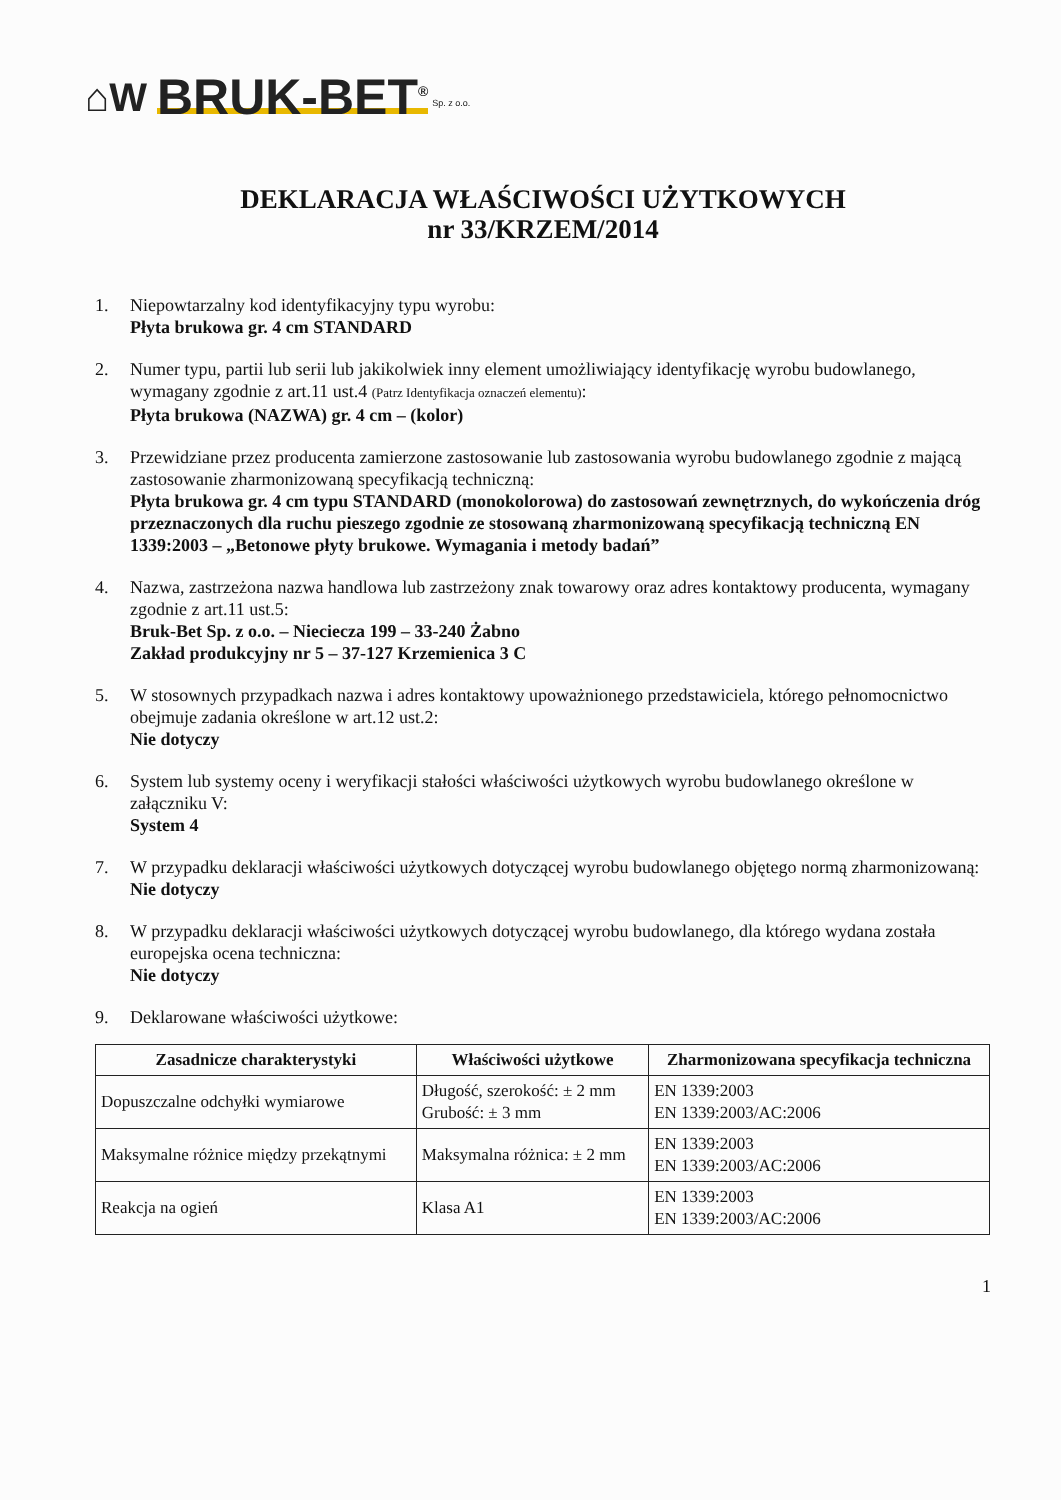⌂W BRUK-BET<sup>®</sup> Sp. z o.o.
DEKLARACJA WŁAŚCIWOŚCI UŻYTKOWYCH
nr 33/KRZEM/2014
1. Niepowtarzalny kod identyfikacyjny typu wyrobu:
Płyta brukowa gr. 4 cm STANDARD
2. Numer typu, partii lub serii lub jakikolwiek inny element umożliwiający identyfikację wyrobu budowlanego, wymagany zgodnie z art.11 ust.4 (Patrz Identyfikacja oznaczeń elementu):
Płyta brukowa (NAZWA) gr. 4 cm – (kolor)
3. Przewidziane przez producenta zamierzone zastosowanie lub zastosowania wyrobu budowlanego zgodnie z mającą zastosowanie zharmonizowaną specyfikacją techniczną:
Płyta brukowa gr. 4 cm typu STANDARD (monokolorowa) do zastosowań zewnętrznych, do wykończenia dróg przeznaczonych dla ruchu pieszego zgodnie ze stosowaną zharmonizowaną specyfikacją techniczną EN 1339:2003 – „Betonowe płyty brukowe. Wymagania i metody badań”
4. Nazwa, zastrzeżona nazwa handlowa lub zastrzeżony znak towarowy oraz adres kontaktowy producenta, wymagany zgodnie z art.11 ust.5:
Bruk-Bet Sp. z o.o. – Nieciecza 199 – 33-240 Żabno
Zakład produkcyjny nr 5 – 37-127 Krzemienica 3 C
5. W stosownych przypadkach nazwa i adres kontaktowy upoważnionego przedstawiciela, którego pełnomocnictwo obejmuje zadania określone w art.12 ust.2:
Nie dotyczy
6. System lub systemy oceny i weryfikacji stałości właściwości użytkowych wyrobu budowlanego określone w załączniku V:
System 4
7. W przypadku deklaracji właściwości użytkowych dotyczącej wyrobu budowlanego objętego normą zharmonizowaną:
Nie dotyczy
8. W przypadku deklaracji właściwości użytkowych dotyczącej wyrobu budowlanego, dla którego wydana została europejska ocena techniczna:
Nie dotyczy
9. Deklarowane właściwości użytkowe:
| Zasadnicze charakterystyki | Właściwości użytkowe | Zharmonizowana specyfikacja techniczna |
| --- | --- | --- |
| Dopuszczalne odchyłki wymiarowe | Długość, szerokość: ± 2 mm Grubość: ± 3 mm | EN 1339:2003 EN 1339:2003/AC:2006 |
| Maksymalne różnice między przekątnymi | Maksymalna różnica: ± 2 mm | EN 1339:2003 EN 1339:2003/AC:2006 |
| Reakcja na ogień | Klasa A1 | EN 1339:2003 EN 1339:2003/AC:2006 |
1